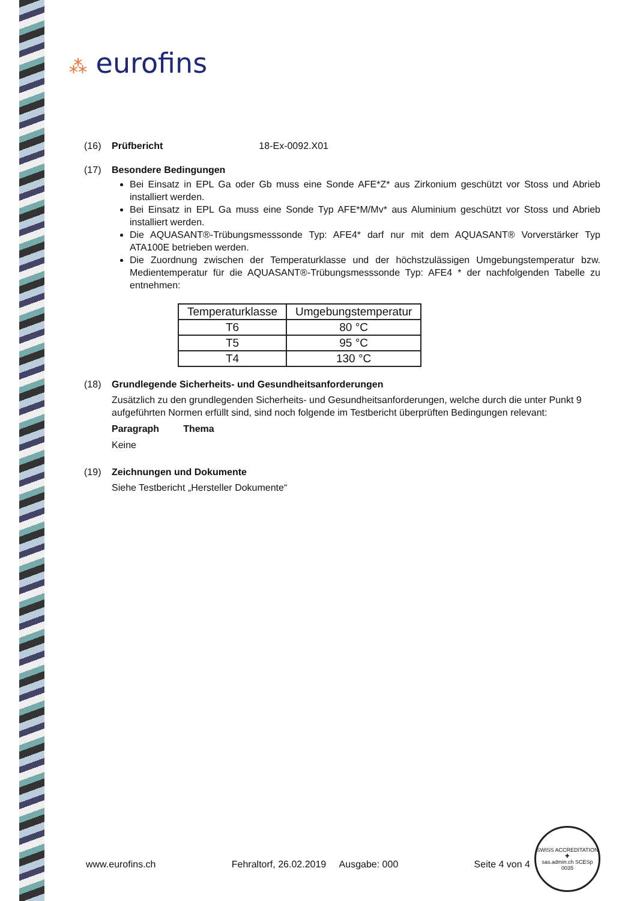⁂ eurofins
(16) Prüfbericht 18-Ex-0092.X01
(17) Besondere Bedingungen
Bei Einsatz in EPL Ga oder Gb muss eine Sonde AFE*Z* aus Zirkonium geschützt vor Stoss und Abrieb installiert werden.
Bei Einsatz in EPL Ga muss eine Sonde Typ AFE*M/Mv* aus Aluminium geschützt vor Stoss und Abrieb installiert werden.
Die AQUASANT®-Trübungsmesssonde Typ: AFE4* darf nur mit dem AQUASANT® Vorverstärker Typ ATA100E betrieben werden.
Die Zuordnung zwischen der Temperaturklasse und der höchstzulässigen Umgebungstemperatur bzw. Medientemperatur für die AQUASANT®-Trübungsmesssonde Typ: AFE4 * der nachfolgenden Tabelle zu entnehmen:
| Temperaturklasse | Umgebungstemperatur |
| --- | --- |
| T6 | 80 °C |
| T5 | 95 °C |
| T4 | 130 °C |
(18) Grundlegende Sicherheits- und Gesundheitsanforderungen
Zusätzlich zu den grundlegenden Sicherheits- und Gesundheitsanforderungen, welche durch die unter Punkt 9 aufgeführten Normen erfüllt sind, sind noch folgende im Testbericht überprüften Bedingungen relevant:
Paragraph Thema
Keine
(19) Zeichnungen und Dokumente
Siehe Testbericht „Hersteller Dokumente“
www.eurofins.ch Fehraltorf, 26.02.2019 Ausgabe: 000 Seite 4 von 4
SWISS ACCREDITATION
✚
sas.admin.ch SCESp 0035